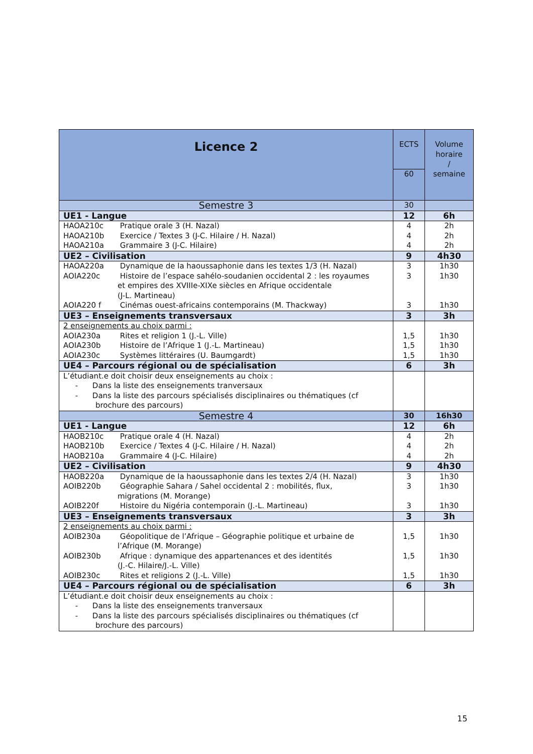| Licence 2 | ECTS | Volume horaire / semaine |
| | 60 | |
| Semestre 3 | 30 | |
| UE1 - Langue | 12 | 6h |
| HAOA210c Pratique orale 3 (H. Nazal) HAOA210b Exercice / Textes 3 (J-C. Hilaire / H. Nazal) HAOA210a Grammaire 3 (J-C. Hilaire) | 4 4 4 | 2h 2h 2h |
| UE2 – Civilisation | 9 | 4h30 |
| HAOA220a Dynamique de la haoussaphonie dans les textes 1/3 (H. Nazal) AOIA220c Histoire de l’espace sahélo-soudanien occidental 2 : les royaumes et empires des XVIIIe-XIXe siècles en Afrique occidentale (J-L. Martineau) AOIA220 f Cinémas ouest-africains contemporains (M. Thackway) | 3 3 3 | 1h30 1h30 1h30 |
| UE3 – Enseignements transversaux | 3 | 3h |
| 2 enseignements au choix parmi : AOIA230a Rites et religion 1 (J.-L. Ville) AOIA230b Histoire de l’Afrique 1 (J.-L. Martineau) AOIA230c Systèmes littéraires (U. Baumgardt) | 1,5 1,5 1,5 | 1h30 1h30 1h30 |
| UE4 – Parcours régional ou de spécialisation | 6 | 3h |
| L’étudiant.e doit choisir deux enseignements au choix : - Dans la liste des enseignements tranversaux - Dans la liste des parcours spécialisés disciplinaires ou thématiques (cf brochure des parcours) | | |
| Semestre 4 | 30 | 16h30 |
| UE1 - Langue | 12 | 6h |
| HAOB210c Pratique orale 4 (H. Nazal) HAOB210b Exercice / Textes 4 (J-C. Hilaire / H. Nazal) HAOB210a Grammaire 4 (J-C. Hilaire) | 4 4 4 | 2h 2h 2h |
| UE2 – Civilisation | 9 | 4h30 |
| HAOB220a Dynamique de la haoussaphonie dans les textes 2/4 (H. Nazal) AOIB220b Géographie Sahara / Sahel occidental 2 : mobilités, flux, migrations (M. Morange) AOIB220f Histoire du Nigéria contemporain (J.-L. Martineau) | 3 3 3 | 1h30 1h30 1h30 |
| UE3 – Enseignements transversaux | 3 | 3h |
| 2 enseignements au choix parmi : AOIB230a Géopolitique de l’Afrique – Géographie politique et urbaine de l’Afrique (M. Morange) AOIB230b Afrique : dynamique des appartenances et des identités (J.-C. Hilaire/J.-L. Ville) AOIB230c Rites et religions 2 (J.-L. Ville) | 1,5 1,5 1,5 | 1h30 1h30 1h30 |
| UE4 – Parcours régional ou de spécialisation | 6 | 3h |
| L’étudiant.e doit choisir deux enseignements au choix : - Dans la liste des enseignements tranversaux - Dans la liste des parcours spécialisés disciplinaires ou thématiques (cf brochure des parcours) | | |
15